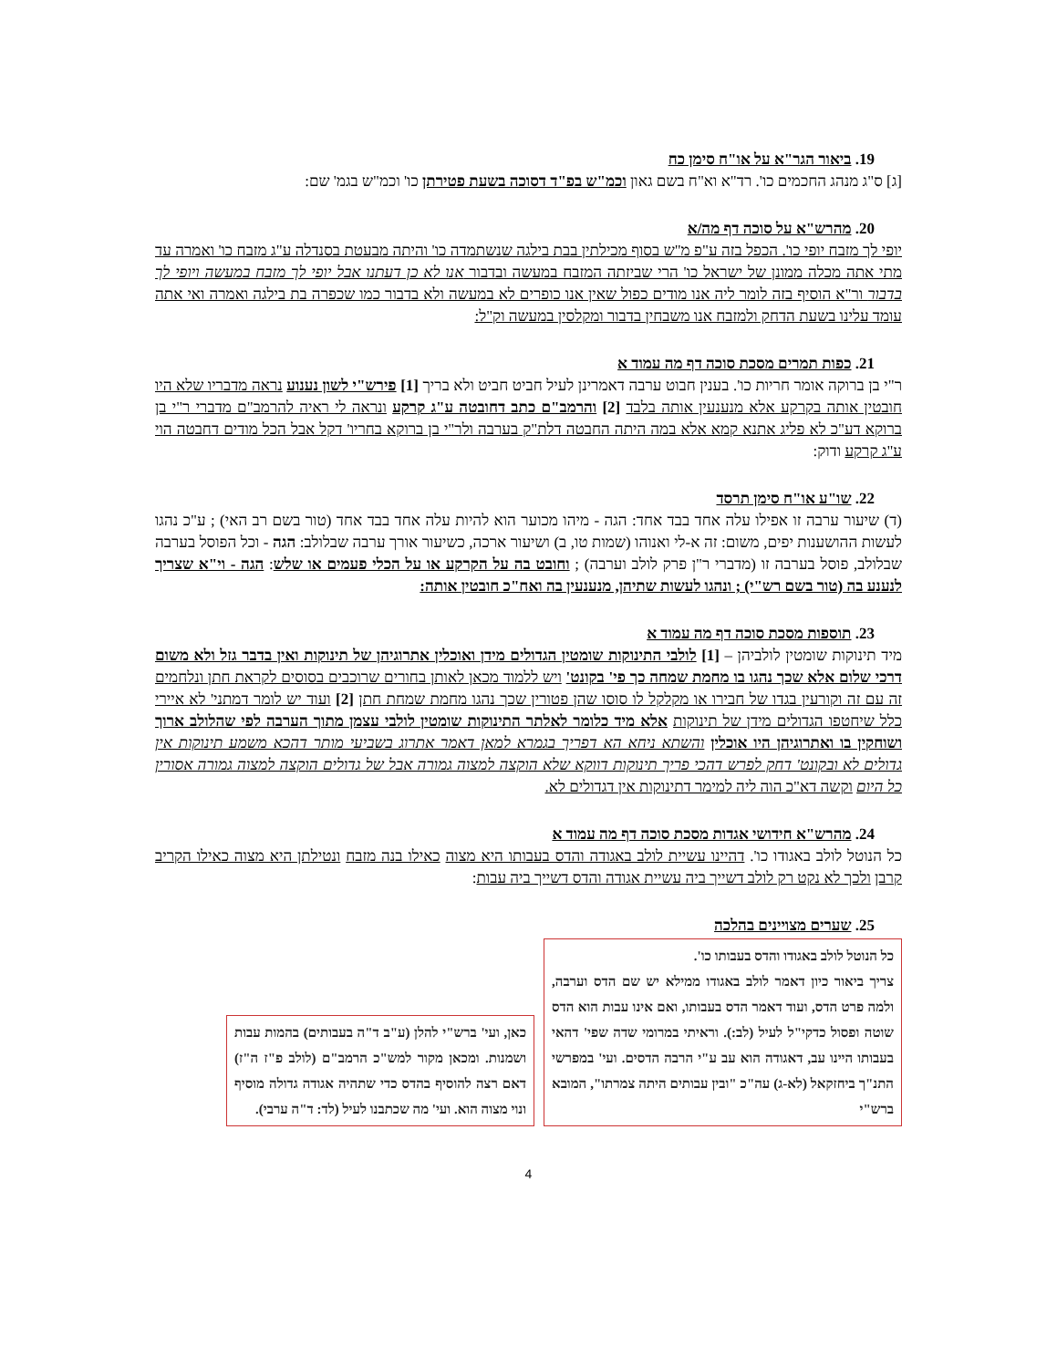19. ביאור הגר"א על או"ח סימן כח
[ג] ס"ג מנהג החכמים כו'. רד"א וא"ח בשם גאון וכמ"ש בפ"ד דסוכה בשעת פטירתן כו' וכמ"ש בגמ' שם:
20. מהרש"א על סוכה דף מה/א
יופי לך מזבח יופי כו'. הכפל בזה ע"פ מ"ש בסוף מכילתין בבת בילגה שנשתמדה כו' והיתה מבעטת בסנדלה ע"ג מזבח כו' ואמרה עד מתי אתה מכלה ממונן של ישראל כו' הרי שביזתה המזבח במעשה ובדבור אנו לא כן דעתנו אבל יופי לך מזבח במעשה ויופי לך בדבור ור"א הוסיף בזה לומר ליה אנו מודים כפול שאין אנו כופרים לא במעשה ולא בדבור כמו שכפרה בת בילגה ואמרה ואי אתה עומד עלינו בשעת הדחק ולמזבח אנו משבחין בדבור ומקלסין במעשה וק"ל:
21. כפות תמרים מסכת סוכה דף מה עמוד א
ר"י בן ברוקה אומר חריות כו'. בענין חבוט ערבה דאמרינן לעיל חביט חביט ולא בריך [1] פירש"י לשון נענוע נראה מדבריו שלא היו חובטין אותה בקרקע אלא מנענעין אותה בלבד [2] והרמב"ם כתב דחובטה ע"ג קרקע ונראה לי ראיה להרמב"ם מדברי ר"י בן ברוקא דע"כ לא פליג אתנא קמא אלא במה היתה החבטה דלת"ק בערבה ולר"י בן ברוקא בחריו' דקל אבל הכל מודים דחבטה הוי ע"ג קרקע ודוק:
22. שו"ע או"ח סימן תרסד
(ד) שיעור ערבה זו אפילו עלה אחד בבד אחד: הגה - מיהו מכוער הוא להיות עלה אחד בבד אחד (טור בשם רב האי) ; ע"כ נהגו לעשות ההושענות יפים, משום: זה א-לי ואנוהו (שמות טו, ב) ושיעור ארכה, כשיעור אורך ערבה שבלולב: הגה - וכל הפוסל בערבה שבלולב, פוסל בערבה זו (מדברי ר"ן פרק לולב וערבה) ; וחובט בה על הקרקע או על הכלי פעמים או שלש: הגה - וי"א שצריך לנענע בה (טור בשם רש"י) ; ונהגו לעשות שתיהן, מנענעין בה ואח"כ חובטין אותה:
23. תוספות מסכת סוכה דף מה עמוד א
מיד תינוקות שומטין לולביהן – [1] לולבי התינוקות שומטין הגדולים מידן ואוכלין אתרוגיהן של תינוקות ואין בדבר גזל ולא משום דרכי שלום אלא שכך נהגו בו מחמת שמחה כך פי' בקונט' ויש ללמוד מכאן לאותן בחורים שרוכבים בסוסים לקראת חתן ונלחמים זה עם זה וקורעין בגדו של חבירו או מקלקל לו סוסו שהן פטורין שכך נהגו מחמת שמחת חתן [2] ועוד יש לומר דמתני' לא איירי כלל שיחטפו הגדולים מידן של תינוקות אלא מיד כלומר לאלתר התינוקות שומטין לולבי עצמן מתוך הערבה לפי שהלולב ארוך ושוחקין בו ואתרוגיהן היו אוכלין והשתא ניחא הא דפריך בגמרא למאן דאמר אתרוג בשביעי מותר דהכא משמע תינוקות אין גדולים לא ובקונט' דחק לפרש דהכי פריך תינוקות דווקא שלא הוקצה למצוה גמורה אבל של גדולים הוקצה למצוה גמורה אסורין כל היום וקשה דא"כ הוה ליה למימר דתינוקות אין דגדולים לא.
24. מהרש"א חידושי אגדות מסכת סוכה דף מה עמוד א
כל הנוטל לולב באגודו כו'. דהיינו עשיית לולב באגודה והדס בעבותו היא מצוה כאילו בנה מזבח ונטילתן היא מצוה כאילו הקריב קרבן ולכך לא נקט רק לולב דשייך ביה עשיית אגודה והדס דשייך ביה עבות:
25. שערים מצויינים בהלכה
כל הנוטל לולב באגודו והדס בעבותו כו'.
צריך ביאור כיון דאמר לולב באגודו ממילא יש שם הדס וערבה, ולמה פרט הדס, ועוד דאמר הדס בעבותו, ואם אינו עבות הוא הדס שוטה ופסול כדקי"ל לעיל (לב:). וראיתי במרומי שדה שפי' דהאי בעבותו היינו עב, דאגודה הוא עב ע"י הרבה הדסים. ועי' במפרשי התנ"ך ביחזקאל (לא-ג) עה"כ "ובין עבותים היתה צמרתו", המובא ברש"י
כאן, ועי' ברש"י להלן (ע"ב ד"ה בעבותים) בהמות עבות ושמנות. ומכאן מקור למש"כ הרמב"ם (לולב פ"ז ה"ז) דאם רצה להוסיף בהדס כדי שתהיה אגודה גדולה מוסיף ונוי מצוה הוא. ועי' מה שכתבנו לעיל (לד: ד"ה ערבי).
4